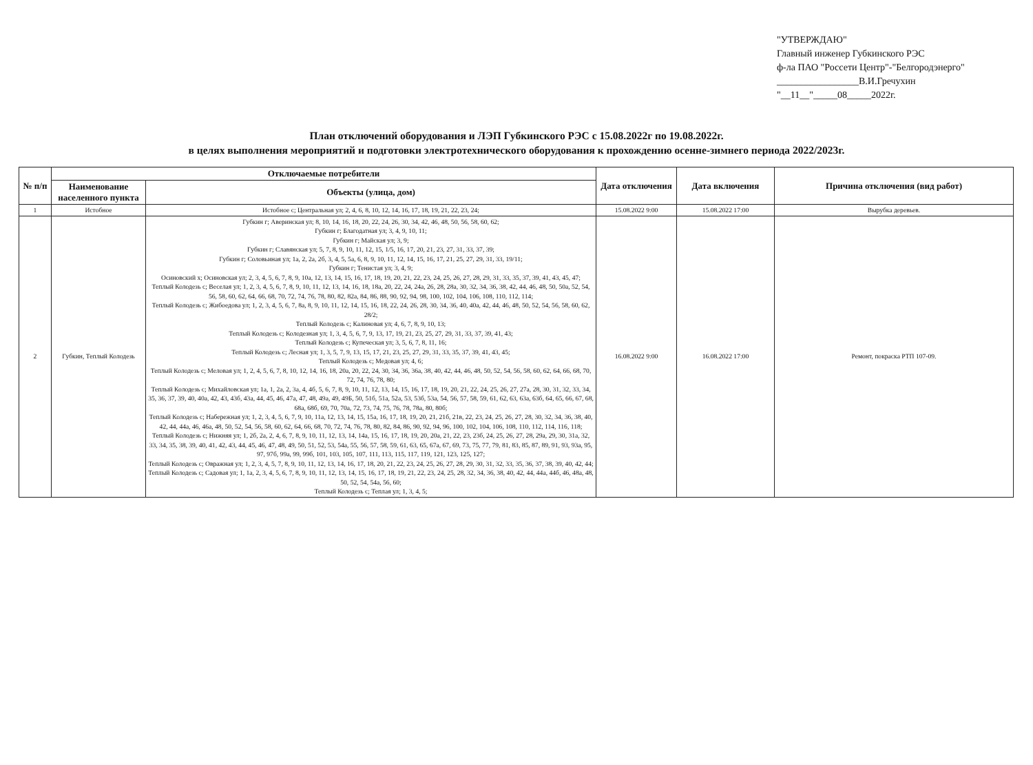"УТВЕРЖДАЮ"
Главный инженер Губкинского РЭС
ф-ла ПАО "Россети Центр"-"Белгородэнерго"
_________________В.И.Гречухин
"__11__"_____08_____2022г.
План отключений оборудования и ЛЭП Губкинского РЭС с 15.08.2022г по 19.08.2022г.
в целях выполнения мероприятий и подготовки электротехнического оборудования к прохождению осенне-зимнего периода 2022/2023г.
| № п/п | Отключаемые потребители | | Дата отключения | Дата включения | Причина отключения (вид работ) |
| --- | --- | --- | --- | --- | --- |
| | Наименование населенного пункта | Объекты (улица, дом) | | | |
| 1 | Истобное | Истобное с; Центральная ул; 2, 4, 6, 8, 10, 12, 14, 16, 17, 18, 19, 21, 22, 23, 24; | 15.08.2022 9:00 | 15.08.2022 17:00 | Вырубка деревьев. |
| 2 | Губкин, Теплый Колодезь | Губкин г; Аверинская ул; 8, 10, 14, 16, 18, 20, 22, 24, 26, 30, 34, 42, 46, 48, 50, 56, 58, 60, 62; Губкин г; Благодатная ул; 3, 4, 9, 10, 11; Губкин г; Майская ул; 3, 9; Губкин г; Славянская ул; 5, 7, 8, 9, 10, 11, 12, 15, 1/5, 16, 17, 20, 21, 23, 27, 31, 33, 37, 39; Губкин г; Соловьиная ул; 1а, 2, 2а, 2б, 3, 4, 5, 5а, 6, 8, 9, 10, 11, 12, 14, 15, 16, 17, 21, 25, 27, 29, 31, 33, 19/11; Губкин г; Тенистая ул; 3, 4, 9; Осиновский х; Осиновская ул; 2, 3, 4, 5, 6, 7, 8, 9, 10а, 12, 13, 14, 15, 16, 17, 18, 19, 20, 21, 22, 23, 24, 25, 26, 27, 28, 29, 31, 33, 35, 37, 39, 41, 43, 45, 47; Теплый Колодезь с; Веселая ул; 1, 2, 3, 4, 5, 6, 7, 8, 9, 10, 11, 12, 13, 14, 16, 18, 18а, 20, 22, 24, 24а, 26, 28, 28а, 30, 32, 34, 36, 38, 42, 44, 46, 48, 50, 50а, 52, 54, 56, 58, 60, 62, 64, 66, 68, 70, 72, 74, 76, 78, 80, 82, 82а, 84, 86, 88, 90, 92, 94, 98, 100, 102, 104, 106, 108, 110, 112, 114; Теплый Колодезь с; Жибоедова ул; 1, 2, 3, 4, 5, 6, 7, 8а, 8, 9, 10, 11, 12, 14, 15, 16, 18, 22, 24, 26, 28, 30, 34, 36, 40, 40а, 42, 44, 46, 48, 50, 52, 54, 56, 58, 60, 62, 28/2; Теплый Колодезь с; Калиновая ул; 4, 6, 7, 8, 9, 10, 13; Теплый Колодезь с; Колодезная ул; 1, 3, 4, 5, 6, 7, 9, 13, 17, 19, 21, 23, 25, 27, 29, 31, 33, 37, 39, 41, 43; Теплый Колодезь с; Купеческая ул; 3, 5, 6, 7, 8, 11, 16; Теплый Колодезь с; Лесная ул; 1, 3, 5, 7, 9, 13, 15, 17, 21, 23, 25, 27, 29, 31, 33, 35, 37, 39, 41, 43, 45; Теплый Колодезь с; Медовая ул; 4, 6; Теплый Колодезь с; Меловая ул; 1, 2, 4, 5, 6, 7, 8, 10, 12, 14, 16, 18, 20а, 20, 22, 24, 30, 34, 36, 36а, 38, 40, 42, 44, 46, 48, 50, 52, 54, 56, 58, 60, 62, 64, 66, 68, 70, 72, 74, 76, 78, 80; Теплый Колодезь с; Михайловская ул; 1а, 1, 2а, 2, 3а, 4, 4б, 5, 6, 7, 8, 9, 10, 11, 12, 13, 14, 15, 16, 17, 18, 19, 20, 21, 22, 24, 25, 26, 27, 27а, 28, 30, 31, 32, 33, 34, 35, 36, 37, 39, 40, 40а, 42, 43, 43б, 43а, 44, 45, 46, 47а, 47, 48, 49а, 49, 49Б, 50, 51б, 51а, 52а, 53, 53б, 53а, 54, 56, 57, 58, 59, 61, 62, 63, 63а, 63б, 64, 65, 66, 67, 68, 68а, 68б, 69, 70, 70а, 72, 73, 74, 75, 76, 78, 78а, 80, 80б; Теплый Колодезь с; Набережная ул; 1, 2, 3, 4, 5, 6, 7, 9, 10, 11а, 12, 13, 14, 15, 15а, 16, 17, 18, 19, 20, 21, 21б, 21в, 22, 23, 24, 25, 26, 27, 28, 30, 32, 34, 36, 38, 40, 42, 44, 44а, 46, 46а, 48, 50, 52, 54, 56, 58, 60, 62, 64, 66, 68, 70, 72, 74, 76, 78, 80, 82, 84, 86, 90, 92, 94, 96, 100, 102, 104, 106, 108, 110, 112, 114, 116, 118; Теплый Колодезь с; Нижняя ул; 1, 2б, 2а, 2, 4, 6, 7, 8, 9, 10, 11, 12, 13, 14, 14а, 15, 16, 17, 18, 19, 20, 20а, 21, 22, 23, 23б, 24, 25, 26, 27, 28, 29а, 29, 30, 31а, 32, 33, 34, 35, 38, 39, 40, 41, 42, 43, 44, 45, 46, 47, 48, 49, 50, 51, 52, 53, 54а, 55, 56, 57, 58, 59, 61, 63, 65, 67а, 67, 69, 73, 75, 77, 79, 81, 83, 85, 87, 89, 91, 93, 93а, 95, 97, 97б, 99а, 99, 99б, 101, 103, 105, 107, 111, 113, 115, 117, 119, 121, 123, 125, 127; Теплый Колодезь с; Овражная ул; 1, 2, 3, 4, 5, 7, 8, 9, 10, 11, 12, 13, 14, 16, 17, 18, 20, 21, 22, 23, 24, 25, 26, 27, 28, 29, 30, 31, 32, 33, 35, 36, 37, 38, 39, 40, 42, 44; Теплый Колодезь с; Садовая ул; 1, 1а, 2, 3, 4, 5, 6, 7, 8, 9, 10, 11, 12, 13, 14, 15, 16, 17, 18, 19, 21, 22, 23, 24, 25, 28, 32, 34, 36, 38, 40, 42, 44, 44а, 44б, 46, 48а, 48, 50, 52, 54, 54а, 56, 60; Теплый Колодезь с; Теплая ул; 1, 3, 4, 5; | 16.08.2022 9:00 | 16.08.2022 17:00 | Ремонт, покраска РТП 107-09. |